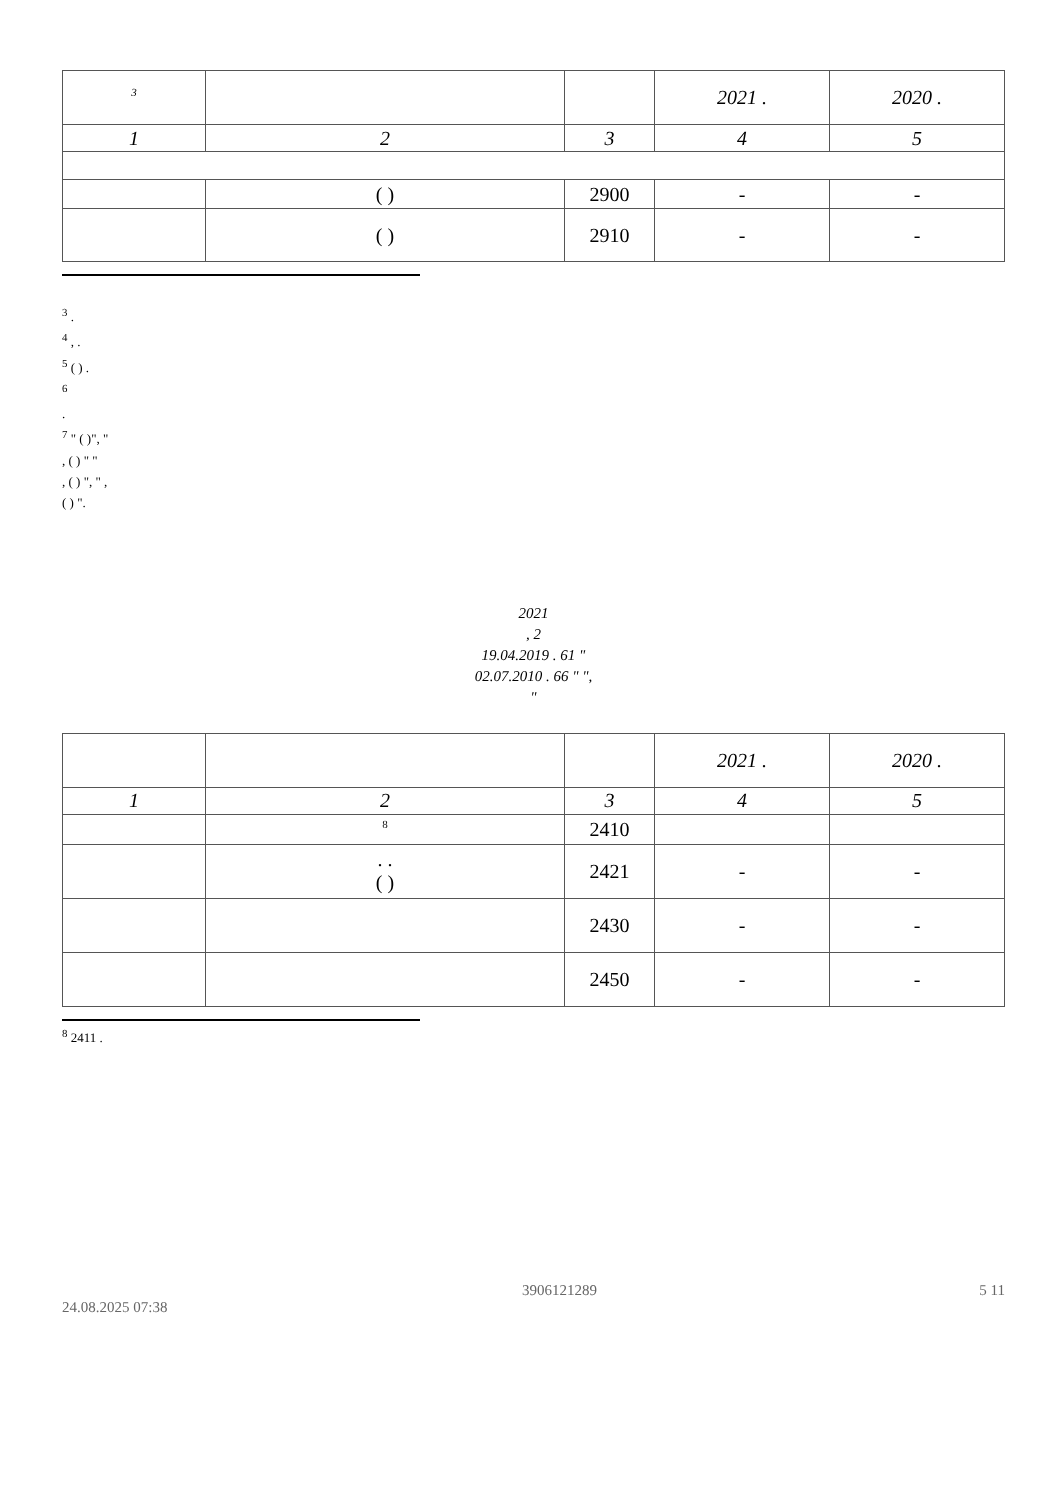| <sup>3</sup> | | | 2021 . | 2020 . |
| --- | --- | --- | --- | --- |
| 1 | 2 | 3 | 4 | 5 |
| | ( ) | 2900 | - | - |
| | ( ) | 2910 | - | - |
<sup>3</sup> .
<sup>4</sup> , .
<sup>5</sup> ( ) .
<sup>6</sup>
.
<sup>7</sup> " ( )", "
, ( ) " "
, ( ) ", " ,
( ) ".
2021
, 2
19.04.2019 . 61 "
02.07.2010 . 66 " ",
"
| | | | 2021 . | 2020 . |
| --- | --- | --- | --- | --- |
| 1 | 2 | 3 | 4 | 5 |
| | <sup>8</sup> | 2410 | | |
| | . . ( ) | 2421 | - | - |
| | | 2430 | - | - |
| | | 2450 | - | - |
<sup>8</sup> 2411 .
3906121289 5 11
24.08.2025 07:38